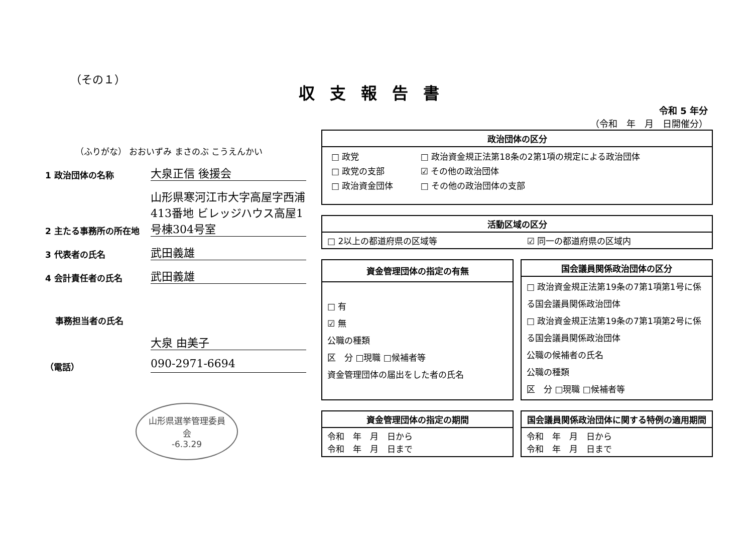（その１）
収支報告書
令和 5 年分
（令和　年　月　日開催分）
（ふりがな） おおいずみ まさのぶ こうえんかい
1 政治団体の名称 大泉正信 後援会
2 主たる事務所の所在地 山形県寒河江市大字高屋字西浦 413番地 ビレッジハウス高屋1号棟304号室
3 代表者の氏名 武田義雄
4 会計責任者の氏名 武田義雄
事務担当者の氏名
大泉 由美子
（電話） 090-2971-6694
山形県選挙管理委員会
-6.3.29
| 政治団体の区分 |
| --- |
| / □ 政党 / □ 政治資金規正法第18条の2第1項の規定による政治団体 / / □ 政党の支部 / ☑ その他の政治団体 / / □ 政治資金団体 / □ その他の政治団体の支部 / |
| 活動区域の区分 | |
| --- | --- |
| □ 2以上の都道府県の区域等 | ☑ 同一の都道府県の区域内 |
| 資金管理団体の指定の有無 |
| --- |
| □ 有 ☑ 無 公職の種類 区 分 □現職 □候補者等 資金管理団体の届出をした者の氏名 |
| 国会議員関係政治団体の区分 |
| --- |
| □ 政治資金規正法第19条の7第1項第1号に係る国会議員関係政治団体 □ 政治資金規正法第19条の7第1項第2号に係る国会議員関係政治団体 公職の候補者の氏名 公職の種類 区 分 □現職 □候補者等 |
| 資金管理団体の指定の期間 |
| --- |
| 令和 年 月 日から 令和 年 月 日まで |
| 国会議員関係政治団体に関する特例の適用期間 |
| --- |
| 令和 年 月 日から 令和 年 月 日まで |